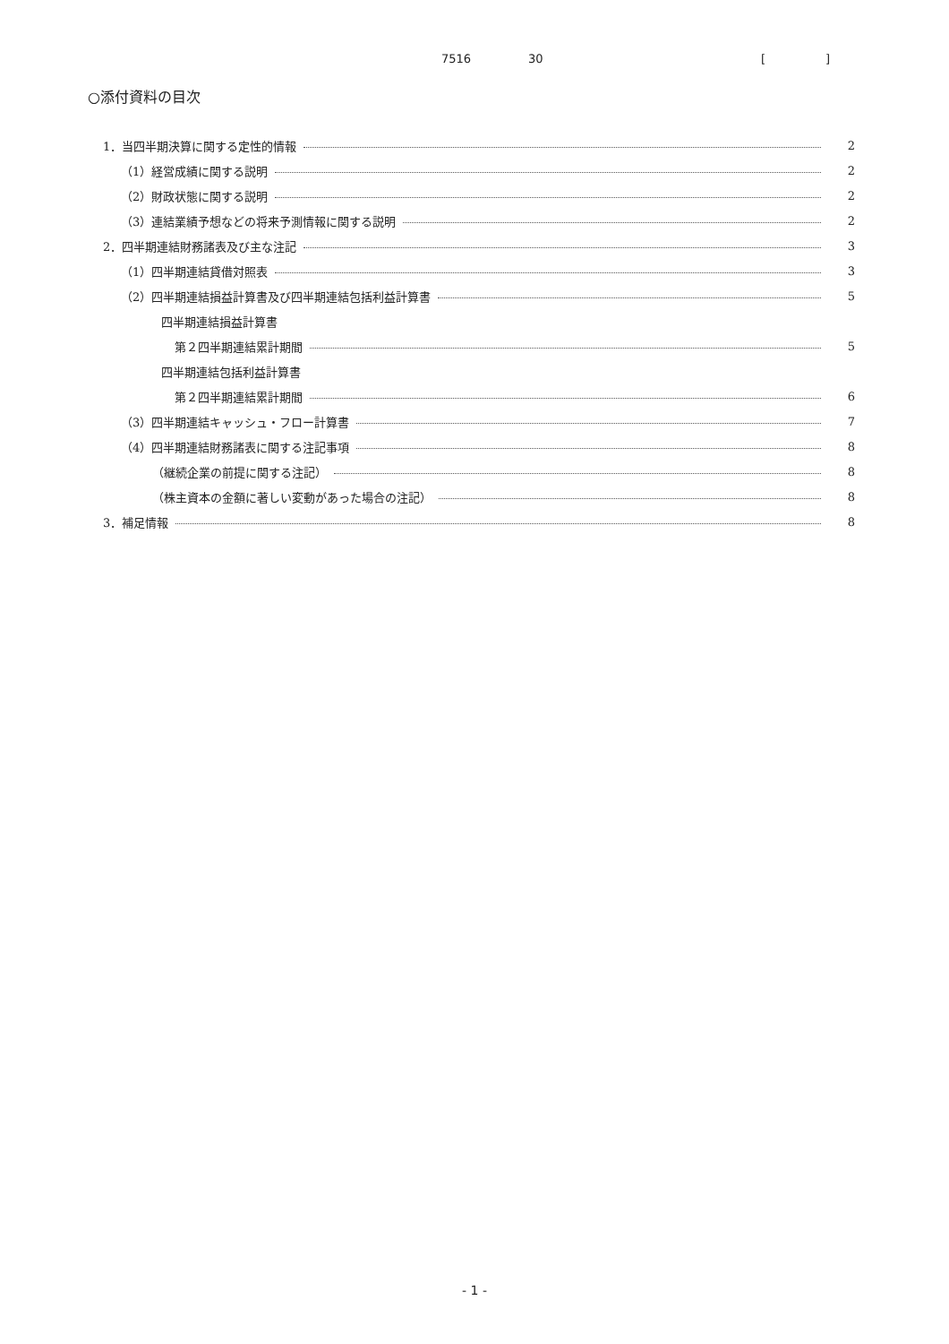7516 30 [ ]
○添付資料の目次
1．当四半期決算に関する定性的情報 2
（1）経営成績に関する説明 2
（2）財政状態に関する説明 2
（3）連結業績予想などの将来予測情報に関する説明 2
2．四半期連結財務諸表及び主な注記 3
（1）四半期連結貸借対照表 3
（2）四半期連結損益計算書及び四半期連結包括利益計算書 5
四半期連結損益計算書
第２四半期連結累計期間 5
四半期連結包括利益計算書
第２四半期連結累計期間 6
（3）四半期連結キャッシュ・フロー計算書 7
（4）四半期連結財務諸表に関する注記事項 8
（継続企業の前提に関する注記） 8
（株主資本の金額に著しい変動があった場合の注記） 8
3．補足情報 8
- 1 -